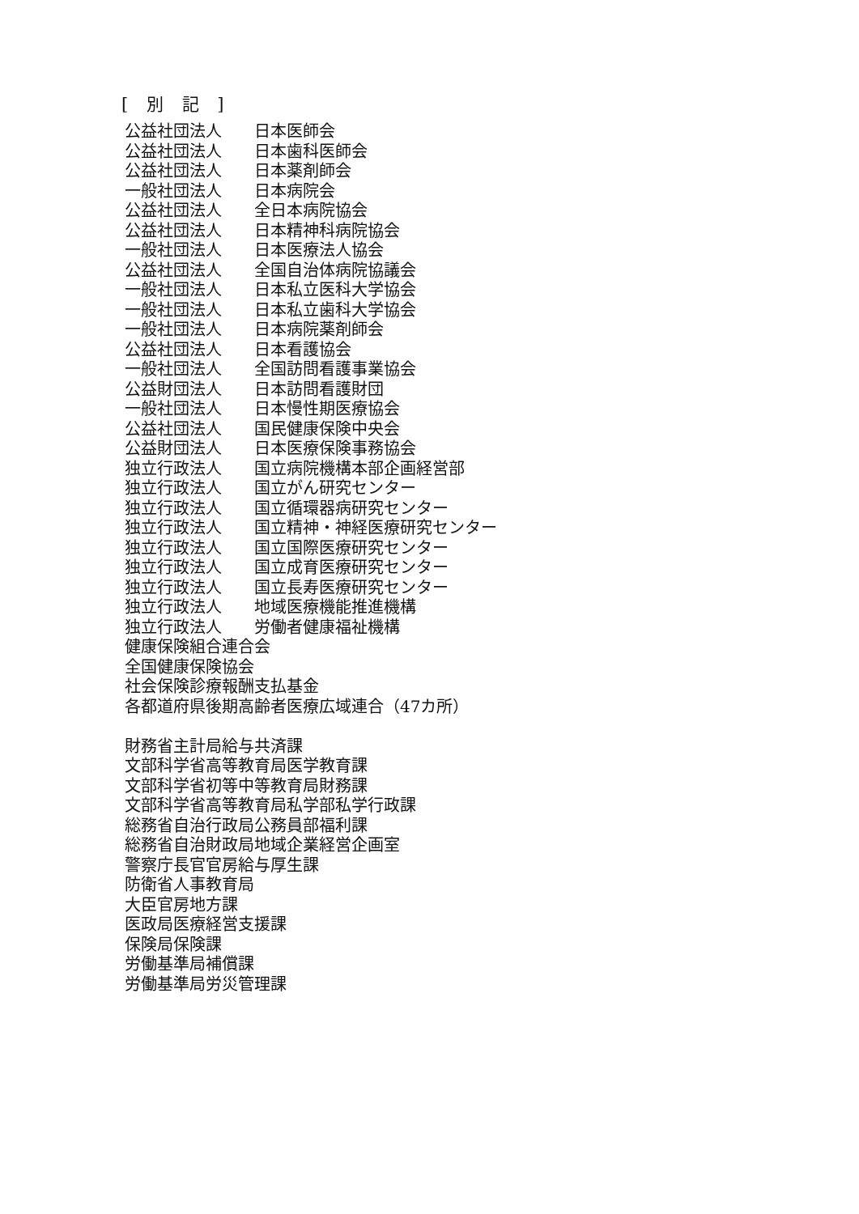[ 別 記 ]
公益社団法人 日本医師会
公益社団法人 日本歯科医師会
公益社団法人 日本薬剤師会
一般社団法人 日本病院会
公益社団法人 全日本病院協会
公益社団法人 日本精神科病院協会
一般社団法人 日本医療法人協会
公益社団法人 全国自治体病院協議会
一般社団法人 日本私立医科大学協会
一般社団法人 日本私立歯科大学協会
一般社団法人 日本病院薬剤師会
公益社団法人 日本看護協会
一般社団法人 全国訪問看護事業協会
公益財団法人 日本訪問看護財団
一般社団法人 日本慢性期医療協会
公益社団法人 国民健康保険中央会
公益財団法人 日本医療保険事務協会
独立行政法人 国立病院機構本部企画経営部
独立行政法人 国立がん研究センター
独立行政法人 国立循環器病研究センター
独立行政法人 国立精神・神経医療研究センター
独立行政法人 国立国際医療研究センター
独立行政法人 国立成育医療研究センター
独立行政法人 国立長寿医療研究センター
独立行政法人 地域医療機能推進機構
独立行政法人 労働者健康福祉機構
健康保険組合連合会
全国健康保険協会
社会保険診療報酬支払基金
各都道府県後期高齢者医療広域連合（47カ所）
財務省主計局給与共済課
文部科学省高等教育局医学教育課
文部科学省初等中等教育局財務課
文部科学省高等教育局私学部私学行政課
総務省自治行政局公務員部福利課
総務省自治財政局地域企業経営企画室
警察庁長官官房給与厚生課
防衛省人事教育局
大臣官房地方課
医政局医療経営支援課
保険局保険課
労働基準局補償課
労働基準局労災管理課